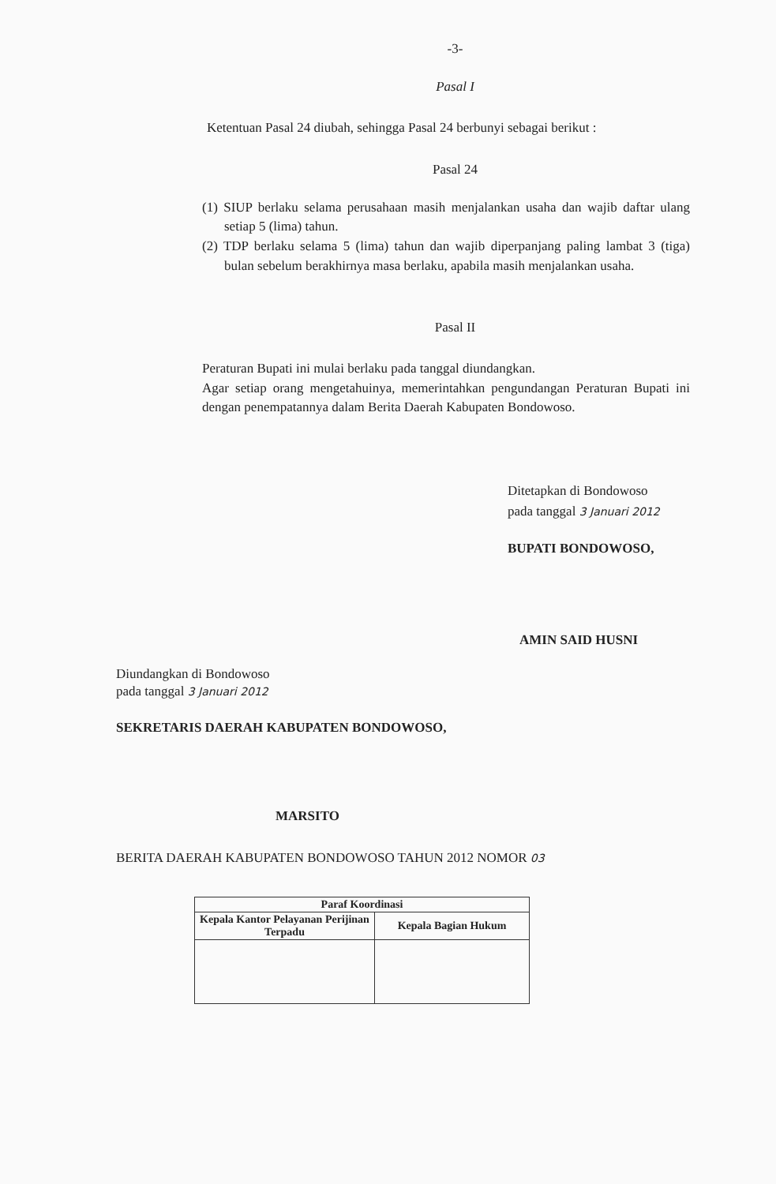-3-
Pasal I
Ketentuan Pasal 24 diubah, sehingga Pasal 24 berbunyi sebagai berikut :
Pasal 24
(1) SIUP berlaku selama perusahaan masih menjalankan usaha dan wajib daftar ulang setiap 5 (lima) tahun.
(2) TDP berlaku selama 5 (lima) tahun dan wajib diperpanjang paling lambat 3 (tiga) bulan sebelum berakhirnya masa berlaku, apabila masih menjalankan usaha.
Pasal II
Peraturan Bupati ini mulai berlaku pada tanggal diundangkan.
Agar setiap orang mengetahuinya, memerintahkan pengundangan Peraturan Bupati ini dengan penempatannya dalam Berita Daerah Kabupaten Bondowoso.
Ditetapkan di Bondowoso
pada tanggal 3 Januari 2012
BUPATI BONDOWOSO,
AMIN SAID HUSNI
Diundangkan di Bondowoso
pada tanggal 3 Januari 2012
SEKRETARIS DAERAH KABUPATEN BONDOWOSO,
MARSITO
BERITA DAERAH KABUPATEN BONDOWOSO TAHUN 2012 NOMOR 03
| Paraf Koordinasi | |
| --- | --- |
| Kepala Kantor Pelayanan Perijinan Terpadu | Kepala Bagian Hukum |